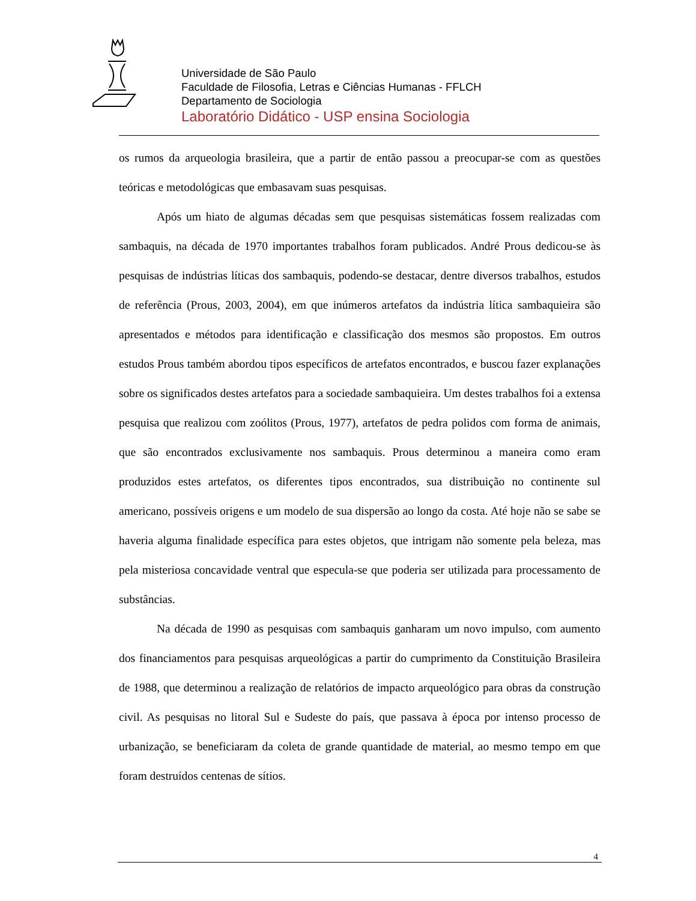Universidade de São Paulo
Faculdade de Filosofia, Letras e Ciências Humanas - FFLCH
Departamento de Sociologia
Laboratório Didático - USP ensina Sociologia
os rumos da arqueologia brasileira, que a partir de então passou a preocupar-se com as questões teóricas e metodológicas que embasavam suas pesquisas.
Após um hiato de algumas décadas sem que pesquisas sistemáticas fossem realizadas com sambaquis, na década de 1970 importantes trabalhos foram publicados. André Prous dedicou-se às pesquisas de indústrias líticas dos sambaquis, podendo-se destacar, dentre diversos trabalhos, estudos de referência (Prous, 2003, 2004), em que inúmeros artefatos da indústria lítica sambaquieira são apresentados e métodos para identificação e classificação dos mesmos são propostos. Em outros estudos Prous também abordou tipos específicos de artefatos encontrados, e buscou fazer explanações sobre os significados destes artefatos para a sociedade sambaquieira. Um destes trabalhos foi a extensa pesquisa que realizou com zoólitos (Prous, 1977), artefatos de pedra polidos com forma de animais, que são encontrados exclusivamente nos sambaquis. Prous determinou a maneira como eram produzidos estes artefatos, os diferentes tipos encontrados, sua distribuição no continente sul americano, possíveis origens e um modelo de sua dispersão ao longo da costa. Até hoje não se sabe se haveria alguma finalidade específica para estes objetos, que intrigam não somente pela beleza, mas pela misteriosa concavidade ventral que especula-se que poderia ser utilizada para processamento de substâncias.
Na década de 1990 as pesquisas com sambaquis ganharam um novo impulso, com aumento dos financiamentos para pesquisas arqueológicas a partir do cumprimento da Constituição Brasileira de 1988, que determinou a realização de relatórios de impacto arqueológico para obras da construção civil. As pesquisas no litoral Sul e Sudeste do país, que passava à época por intenso processo de urbanização, se beneficiaram da coleta de grande quantidade de material, ao mesmo tempo em que foram destruídos centenas de sítios.
4